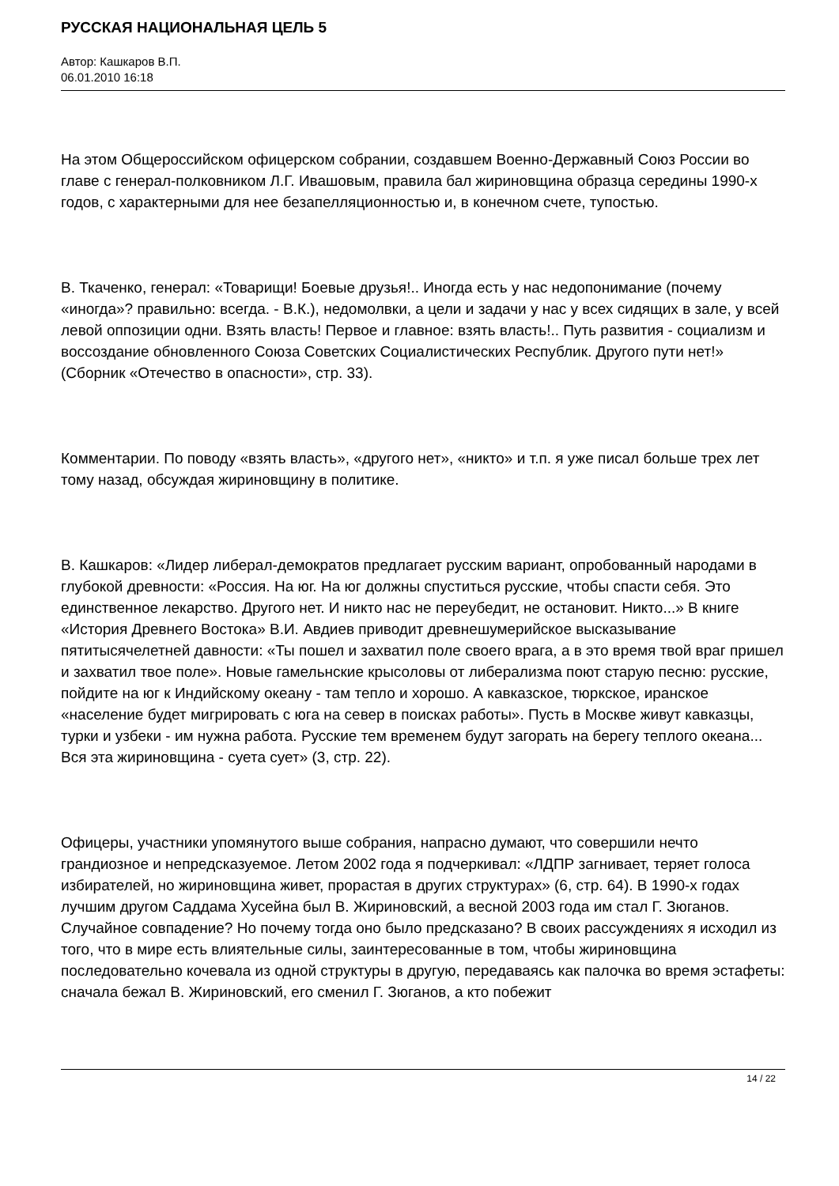РУССКАЯ НАЦИОНАЛЬНАЯ ЦЕЛЬ 5
Автор: Кашкаров В.П.
06.01.2010 16:18
На этом Общероссийском офицерском собрании, создавшем Военно-Державный Союз России во главе с генерал-полковником Л.Г. Ивашовым, правила бал жириновщина образца середины 1990-х годов, с характерными для нее безапелляционностью и, в конечном счете, тупостью.
В. Ткаченко, генерал: «Товарищи! Боевые друзья!.. Иногда есть у нас недопонимание (почему «иногда»? правильно: всегда. - В.К.), недомолвки, а цели и задачи у нас у всех сидящих в зале, у всей левой оппозиции одни. Взять власть! Первое и главное: взять власть!.. Путь развития - социализм и воссоздание обновленного Союза Советских Социалистических Республик. Другого пути нет!» (Сборник «Отечество в опасности», стр. 33).
Комментарии. По поводу «взять власть», «другого нет», «никто» и т.п. я уже писал больше трех лет тому назад, обсуждая жириновщину в политике.
В. Кашкаров: «Лидер либерал-демократов предлагает русским вариант, опробованный народами в глубокой древности: «Россия. На юг. На юг должны спуститься русские, чтобы спасти себя. Это единственное лекарство. Другого нет. И никто нас не переубедит, не остановит. Никто...» В книге «История Древнего Востока» В.И. Авдиев приводит древнешумерийское высказывание пятитысячелетней давности: «Ты пошел и захватил поле своего врага, а в это время твой враг пришел и захватил твое поле». Новые гамельнские крысоловы от либерализма поют старую песню: русские, пойдите на юг к Индийскому океану - там тепло и хорошо. А кавказское, тюркское, иранское «население будет мигрировать с юга на север в поисках работы». Пусть в Москве живут кавказцы, турки и узбеки - им нужна работа. Русские тем временем будут загорать на берегу теплого океана... Вся эта жириновщина - суета сует» (3, стр. 22).
Офицеры, участники упомянутого выше собрания, напрасно думают, что совершили нечто грандиозное и непредсказуемое. Летом 2002 года я подчеркивал: «ЛДПР загнивает, теряет голоса избирателей, но жириновщина живет, прорастая в других структурах» (6, стр. 64). В 1990-х годах лучшим другом Саддама Хусейна был В. Жириновский, а весной 2003 года им стал Г. Зюганов. Случайное совпадение? Но почему тогда оно было предсказано? В своих рассуждениях я исходил из того, что в мире есть влиятельные силы, заинтересованные в том, чтобы жириновщина последовательно кочевала из одной структуры в другую, передаваясь как палочка во время эстафеты: сначала бежал В. Жириновский, его сменил Г. Зюганов, а кто побежит
14 / 22